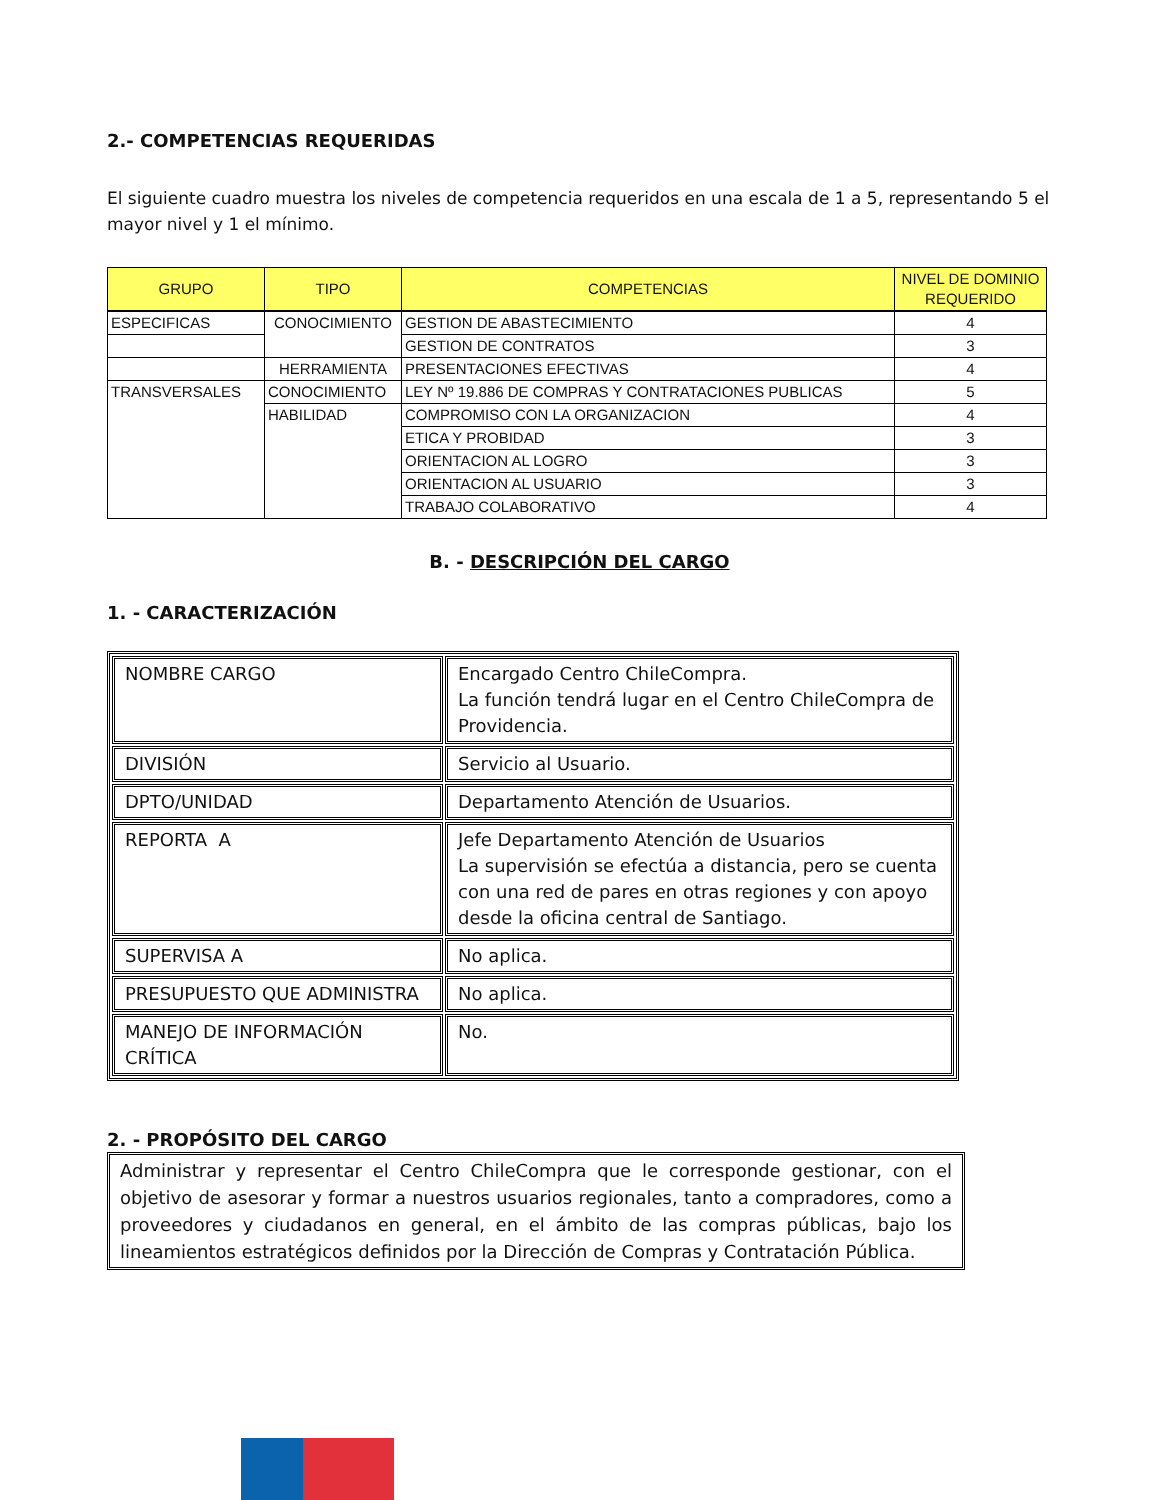2.- COMPETENCIAS REQUERIDAS
El siguiente cuadro muestra los niveles de competencia requeridos en una escala de 1 a 5, representando 5 el mayor nivel y 1 el mínimo.
| GRUPO | TIPO | COMPETENCIAS | NIVEL DE DOMINIO REQUERIDO |
| --- | --- | --- | --- |
| ESPECIFICAS | CONOCIMIENTO | GESTION DE ABASTECIMIENTO | 4 |
| | | GESTION DE CONTRATOS | 3 |
| | HERRAMIENTA | PRESENTACIONES EFECTIVAS | 4 |
| TRANSVERSALES | CONOCIMIENTO | LEY Nº 19.886 DE COMPRAS Y CONTRATACIONES PUBLICAS | 5 |
| | HABILIDAD | COMPROMISO CON LA ORGANIZACION | 4 |
| | | ETICA Y PROBIDAD | 3 |
| | | ORIENTACION AL LOGRO | 3 |
| | | ORIENTACION AL USUARIO | 3 |
| | | TRABAJO COLABORATIVO | 4 |
B. - DESCRIPCIÓN DEL CARGO
1. - CARACTERIZACIÓN
| NOMBRE CARGO | Encargado Centro ChileCompra. La función tendrá lugar en el Centro ChileCompra de Providencia. |
| DIVISIÓN | Servicio al Usuario. |
| DPTO/UNIDAD | Departamento Atención de Usuarios. |
| REPORTA A | Jefe Departamento Atención de Usuarios La supervisión se efectúa a distancia, pero se cuenta con una red de pares en otras regiones y con apoyo desde la oficina central de Santiago. |
| SUPERVISA A | No aplica. |
| PRESUPUESTO QUE ADMINISTRA | No aplica. |
| MANEJO DE INFORMACIÓN CRÍTICA | No. |
2. - PROPÓSITO DEL CARGO
Administrar y representar el Centro ChileCompra que le corresponde gestionar, con el objetivo de asesorar y formar a nuestros usuarios regionales, tanto a compradores, como a proveedores y ciudadanos en general, en el ámbito de las compras públicas, bajo los lineamientos estratégicos definidos por la Dirección de Compras y Contratación Pública.